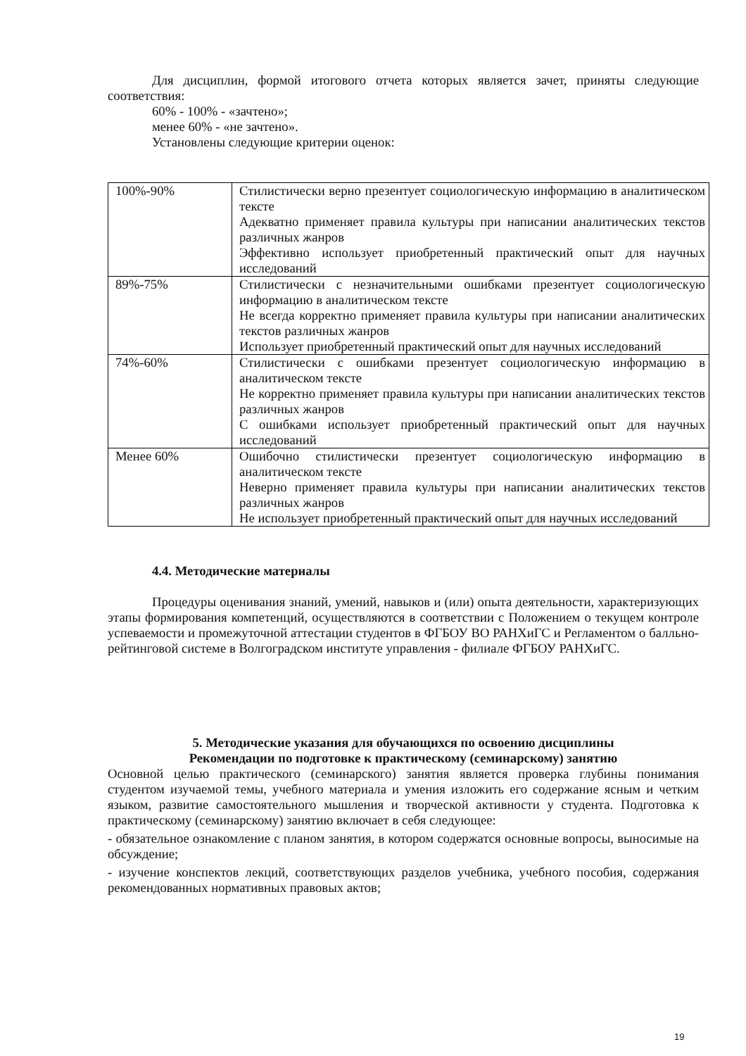Для дисциплин, формой итогового отчета которых является зачет, приняты следующие соответствия:
60% - 100% - «зачтено»;
менее 60% - «не зачтено».
Установлены следующие критерии оценок:
| 100%-90% | Стилистически верно презентует социологическую информацию в аналитическом тексте Адекватно применяет правила культуры при написании аналитических текстов различных жанров Эффективно использует приобретенный практический опыт для научных исследований |
| 89%-75% | Стилистически с незначительными ошибками презентует социологическую информацию в аналитическом тексте Не всегда корректно применяет правила культуры при написании аналитических текстов различных жанров Использует приобретенный практический опыт для научных исследований |
| 74%-60% | Стилистически с ошибками презентует социологическую информацию в аналитическом тексте Не корректно применяет правила культуры при написании аналитических текстов различных жанров С ошибками использует приобретенный практический опыт для научных исследований |
| Менее 60% | Ошибочно стилистически презентует социологическую информацию в аналитическом тексте Неверно применяет правила культуры при написании аналитических текстов различных жанров Не использует приобретенный практический опыт для научных исследований |
4.4. Методические материалы
Процедуры оценивания знаний, умений, навыков и (или) опыта деятельности, характеризующих этапы формирования компетенций, осуществляются в соответствии с Положением о текущем контроле успеваемости и промежуточной аттестации студентов в ФГБОУ ВО РАНХиГС и Регламентом о балльно-рейтинговой системе в Волгоградском институте управления - филиале ФГБОУ РАНХиГС.
5. Методические указания для обучающихся по освоению дисциплины
Рекомендации по подготовке к практическому (семинарскому) занятию
Основной целью практического (семинарского) занятия является проверка глубины понимания студентом изучаемой темы, учебного материала и умения изложить его содержание ясным и четким языком, развитие самостоятельного мышления и творческой активности у студента. Подготовка к практическому (семинарскому) занятию включает в себя следующее:
- обязательное ознакомление с планом занятия, в котором содержатся основные вопросы, выносимые на обсуждение;
- изучение конспектов лекций, соответствующих разделов учебника, учебного пособия, содержания рекомендованных нормативных правовых актов;
19